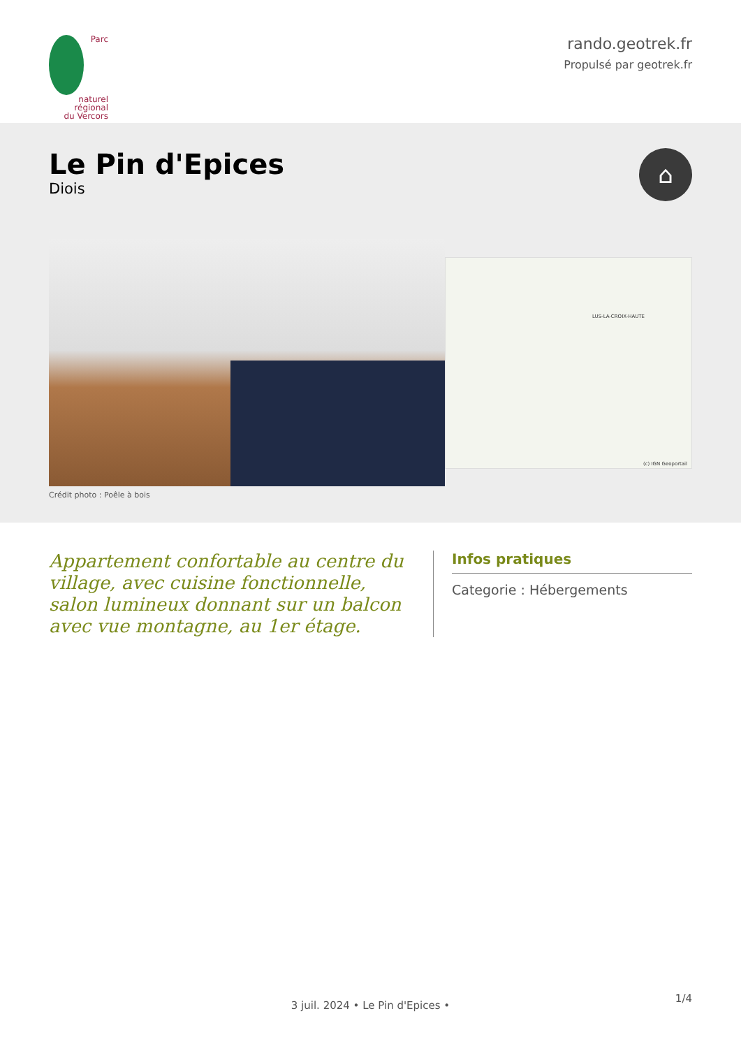Parc
naturel
régional
du Vercors
rando.geotrek.fr
Propulsé par geotrek.fr
Le Pin d'Epices
Diois
⌂
Crédit photo : Poêle à bois
LUS-LA-CROIX-HAUTE
(c) IGN Geoportail
Appartement confortable au centre du village, avec cuisine fonctionnelle, salon lumineux donnant sur un balcon avec vue montagne, au 1er étage.
Infos pratiques
Categorie : Hébergements
1/4
3 juil. 2024 • Le Pin d'Epices •